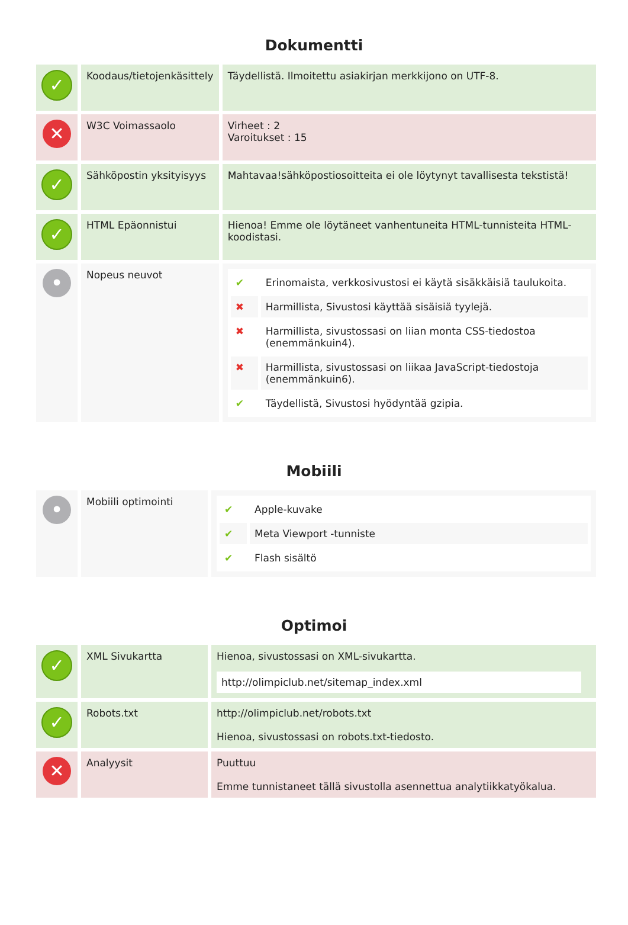Dokumentti
| ✓ | Koodaus/tietojenkäsittely | Täydellistä. Ilmoitettu asiakirjan merkkijono on UTF-8. |
| ✕ | W3C Voimassaolo | Virheet : 2 Varoitukset : 15 |
| ✓ | Sähköpostin yksityisyys | Mahtavaa!sähköpostiosoitteita ei ole löytynyt tavallisesta tekstistä! |
| ✓ | HTML Epäonnistui | Hienoa! Emme ole löytäneet vanhentuneita HTML-tunnisteita HTML-koodistasi. |
| • | Nopeus neuvot | / ✔ / Erinomaista, verkkosivustosi ei käytä sisäkkäisiä taulukoita. / / ✖ / Harmillista, Sivustosi käyttää sisäisiä tyylejä. / / ✖ / Harmillista, sivustossasi on liian monta CSS-tiedostoa (enemmänkuin4). / / ✖ / Harmillista, sivustossasi on liikaa JavaScript-tiedostoja (enemmänkuin6). / / ✔ / Täydellistä, Sivustosi hyödyntää gzipia. / |
Mobiili
| • | Mobiili optimointi | / ✔ / Apple-kuvake / / ✔ / Meta Viewport -tunniste / / ✔ / Flash sisältö / |
Optimoi
| ✓ | XML Sivukartta | Hienoa, sivustossasi on XML-sivukartta. http://olimpiclub.net/sitemap_index.xml |
| ✓ | Robots.txt | http://olimpiclub.net/robots.txt Hienoa, sivustossasi on robots.txt-tiedosto. |
| ✕ | Analyysit | Puuttuu Emme tunnistaneet tällä sivustolla asennettua analytiikkatyökalua. |